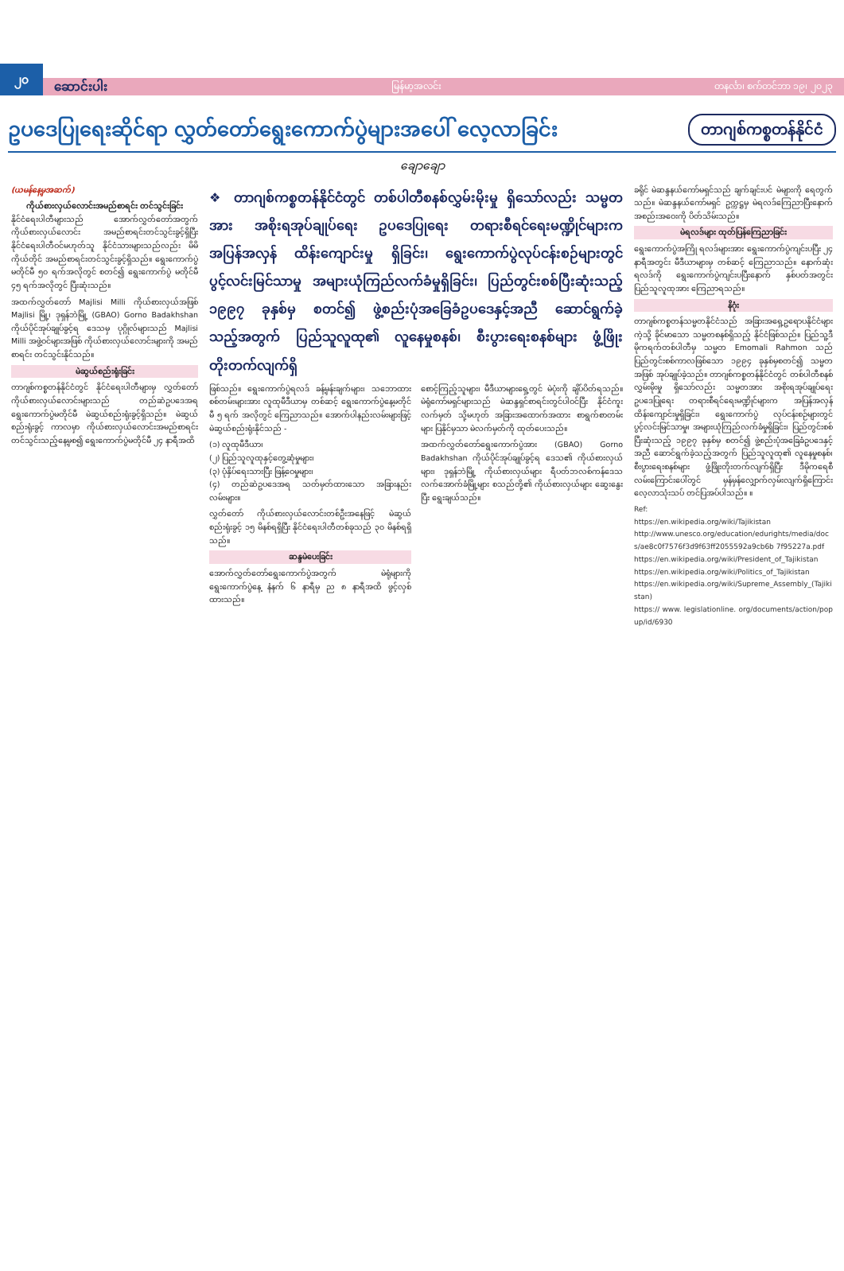၂၀ ဆောင်းပါး မြန်မာ့အလင်း တနင်္လာ၊ စက်တင်ဘာ ၁၉၊ ၂၀၂၃
ဥပဒေပြုရေးဆိုင်ရာ လွှတ်တော်ရွေးကောက်ပွဲများအပေါ် လေ့လာခြင်း
တာဂျစ်ကစ္စတန်နိုင်ငံ
ချောချော
(ယမန်နေ့မှအဆက်)
ကိုယ်စားလှယ်လောင်းအမည်စာရင်း တင်သွင်းခြင်း
နိုင်ငံရေးပါတီများသည် အောက်လွှတ်တော်အတွက် ကိုယ်စားလှယ်လောင်း အမည်စာရင်းတင်သွင်းခွင့်ရှိပြီး နိုင်ငံရေးပါတီဝင်မဟုတ်သူ နိုင်ငံသားများသည်လည်း မိမိကိုယ်တိုင် အမည်စာရင်းတင်သွင်းခွင့်ရှိသည်။ ရွေးကောက်ပွဲ မတိုင်မီ ၅၀ ရက်အလိုတွင် စတင်၍ ရွေးကောက်ပွဲ မတိုင်မီ ၄၅ ရက်အလိုတွင် ပြီးဆုံးသည်။
အထက်လွှတ်တော် Majlisi Milli ကိုယ်စားလှယ်အဖြစ် Majlisi မြို့၊ ဒုရှန်ဘဲမြို့ (GBAO) Gorno Badakhshan ကိုယ်ပိုင်အုပ်ချုပ်ခွင့်ရ ဒေသမှ ပုဂ္ဂိုလ်များသည် Majlisi Milli အဖွဲ့ဝင်များအဖြစ် ကိုယ်စားလှယ်လောင်းများကို အမည်စာရင်း တင်သွင်းနိုင်သည်။
မဲဆွယ်စည်းရုံးခြင်း
တာဂျစ်ကစ္စတန်နိုင်ငံတွင် နိုင်ငံရေးပါတီများမှ လွှတ်တော် ကိုယ်စားလှယ်လောင်းများသည် တည်ဆဲဥပဒေအရ ရွေးကောက်ပွဲမတိုင်မီ မဲဆွယ်စည်းရုံးခွင့်ရှိသည်။ မဲဆွယ်စည်းရုံးခွင့် ကာလမှာ ကိုယ်စားလှယ်လောင်းအမည်စာရင်း တင်သွင်းသည့်နေ့မှစ၍ ရွေးကောက်ပွဲမတိုင်မီ ၂၄ နာရီအထိ
❖ တာဂျစ်ကစ္စတန်နိုင်ငံတွင် တစ်ပါတီစနစ်လွှမ်းမိုးမှု ရှိသော်လည်း သမ္မတအား အစိုးရအုပ်ချုပ်ရေး ဥပဒေပြုရေး တရားစီရင်ရေးမဏ္ဍိုင်များက အပြန်အလှန် ထိန်းကျောင်းမှု ရှိခြင်း၊ ရွေးကောက်ပွဲလုပ်ငန်းစဉ်များတွင် ပွင့်လင်းမြင်သာမှု အများယုံကြည်လက်ခံမှုရှိခြင်း၊ ပြည်တွင်းစစ်ပြီးဆုံးသည့် ၁၉၉၇ ခုနှစ်မှ စတင်၍ ဖွဲ့စည်းပုံအခြေခံဥပဒေနှင့်အညီ ဆောင်ရွက်ခဲ့သည့်အတွက် ပြည်သူလူထု၏ လူနေမှုစနစ်၊ စီးပွားရေးစနစ်များ ဖွံ့ဖြိုးတိုးတက်လျက်ရှိ
ဖြစ်သည်။ ရွေးကောက်ပွဲရလဒ် ခန့်မှန်းချက်များ၊ သဘောထားစစ်တမ်းများအား လူထုမီဒီယာမှ တစ်ဆင့် ရွေးကောက်ပွဲနေ့မတိုင်မီ ၅ ရက် အလိုတွင် ကြေညာသည်။ အောက်ပါနည်းလမ်းများဖြင့် မဲဆွယ်စည်းရုံးနိုင်သည် -
(၁) လူထုမီဒီယာ၊
(၂) ပြည်သူလူထုနှင့်တွေ့ဆုံမှုများ၊
(၃) ပုံနှိပ်ရေးသားပြီး ဖြန့်ဝေမှုများ၊
(၄) တည်ဆဲဥပဒေအရ သတ်မှတ်ထားသော အခြားနည်းလမ်းများ။
လွှတ်တော် ကိုယ်စားလှယ်လောင်းတစ်ဦးအနေဖြင့် မဲဆွယ်စည်းရုံးခွင့် ၁၅ မိနစ်ရရှိပြီး နိုင်ငံရေးပါတီတစ်ခုသည် ၃၀ မိနစ်ရရှိသည်။
ဆန္ဒမဲပေးခြင်း
အောက်လွှတ်တော်ရွေးကောက်ပွဲအတွက် မဲရုံများကို ရွေးကောက်ပွဲနေ့ နံနက် ၆ နာရီမှ ည ၈ နာရီအထိ ဖွင့်လှစ်ထားသည်။
စောင့်ကြည့်သူများ၊ မီဒီယာများရှေ့တွင် မဲပုံးကို ချိပ်ပိတ်ရသည်။ မဲရုံကော်မရှင်များသည် မဲဆန္ဒရှင်စာရင်းတွင်ပါဝင်ပြီး နိုင်ငံကူးလက်မှတ် သို့မဟုတ် အခြားအထောက်အထား စာရွက်စာတမ်းများ ပြနိုင်မှသာ မဲလက်မှတ်ကို ထုတ်ပေးသည်။
အထက်လွှတ်တော်ရွေးကောက်ပွဲအား (GBAO) Gorno Badakhshan ကိုယ်ပိုင်အုပ်ချုပ်ခွင့်ရ ဒေသ၏ ကိုယ်စားလှယ်များ၊ ဒုရှန်ဘဲမြို့ ကိုယ်စားလှယ်များ ရီပတ်ဘလစ်ကန်ဒေသ လက်အောက်ခံမြို့များ စသည်တို့၏ ကိုယ်စားလှယ်များ ဆွေးနွေးပြီး ရွေးချယ်သည်။
ခရိုင် မဲဆန္ဒနယ်ကော်မရှင်သည် ချက်ချင်းပင် မဲများကို ရေတွက်သည်။ မဲဆန္ဒနယ်ကော်မရှင် ဥက္ကဋ္ဌမှ မဲရလဒ်ကြေညာပြီးနောက် အစည်းအဝေးကို ပိတ်သိမ်းသည်။
မဲရလဒ်များ ထုတ်ပြန်ကြေညာခြင်း
ရွေးကောက်ပွဲအကြို ရလဒ်များအား ရွေးကောက်ပွဲကျင်းပပြီး ၂၄ နာရီအတွင်း မီဒီယာများမှ တစ်ဆင့် ကြေညာသည်။ နောက်ဆုံးရလဒ်ကို ရွေးကောက်ပွဲကျင်းပပြီးနောက် နှစ်ပတ်အတွင်း ပြည်သူလူထုအား ကြေညာရသည်။
နိဂုံး
တာဂျစ်ကစ္စတန်သမ္မတနိုင်ငံသည် အခြားအရှေ့ဥရောပနိုင်ငံများကဲ့သို့ ခိုင်မာသော သမ္မတစနစ်ရှိသည့် နိုင်ငံဖြစ်သည်။ ပြည်သူ့ဒီမိုကရက်တစ်ပါတီမှ သမ္မတ Emomali Rahmon သည် ပြည်တွင်းစစ်ကာလဖြစ်သော ၁၉၉၄ ခုနှစ်မှစတင်၍ သမ္မတအဖြစ် အုပ်ချုပ်ခဲ့သည်။ တာဂျစ်ကစ္စတန်နိုင်ငံတွင် တစ်ပါတီစနစ်လွှမ်းမိုးမှု ရှိသော်လည်း သမ္မတအား အစိုးရအုပ်ချုပ်ရေး ဥပဒေပြုရေး တရားစီရင်ရေးမဏ္ဍိုင်များက အပြန်အလှန် ထိန်းကျောင်းမှုရှိခြင်း၊ ရွေးကောက်ပွဲ လုပ်ငန်းစဉ်များတွင် ပွင့်လင်းမြင်သာမှု၊ အများယုံကြည်လက်ခံမှုရှိခြင်း၊ ပြည်တွင်းစစ်ပြီးဆုံးသည့် ၁၉၉၇ ခုနှစ်မှ စတင်၍ ဖွဲ့စည်းပုံအခြေခံဥပဒေနှင့်အညီ ဆောင်ရွက်ခဲ့သည့်အတွက် ပြည်သူလူထု၏ လူနေမှုစနစ်၊ စီးပွားရေးစနစ်များ ဖွံ့ဖြိုးတိုးတက်လျက်ရှိပြီး ဒီမိုကရေစီလမ်းကြောင်းပေါ်တွင် မှန်မှန်လျှောက်လှမ်းလျက်ရှိကြောင်း လေ့လာသုံးသပ် တင်ပြအပ်ပါသည်။ ။
Ref:
https://en.wikipedia.org/wiki/Tajikistan
http://www.unesco.org/education/edurights/media/docs/ae8c0f7576f3d9f63ff2055592a9cb6b 7f95227a.pdf
https://en.wikipedia.org/wiki/President_of_Tajikistan
https://en.wikipedia.org/wiki/Politics_of_Tajikistan
https://en.wikipedia.org/wiki/Supreme_Assembly_(Tajikistan)
https:// www. legislationline. org/documents/action/popup/id/6930